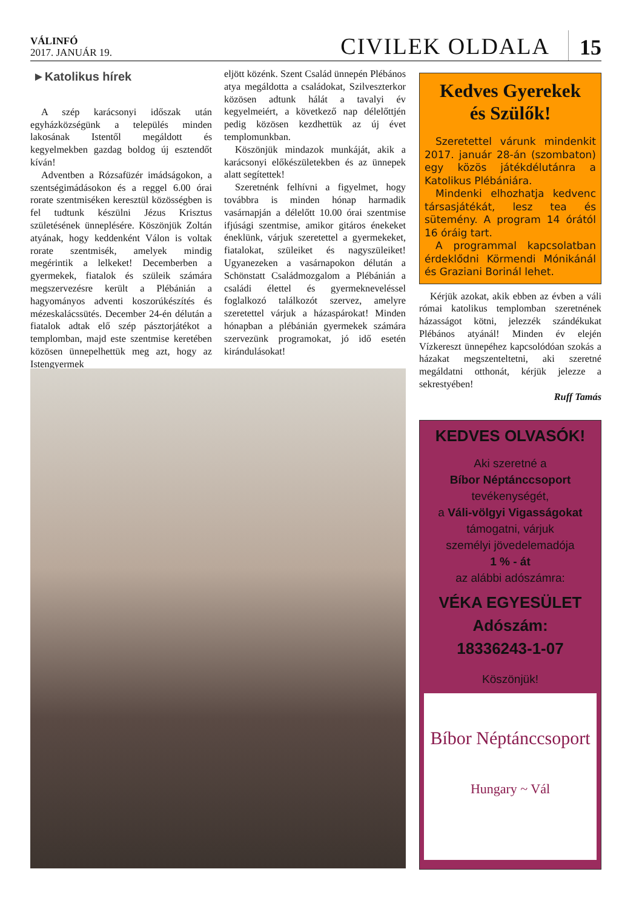VÁLINFÓ
2017. JANUÁR 19.
CIVILEK OLDALA
15
►Katolikus hírek
A szép karácsonyi időszak után egyházközségünk a település minden lakosának Istentől megáldott és kegyelmekben gazdag boldog új esztendőt kíván!
Adventben a Rózsafüzér imádságokon, a szentségimádásokon és a reggel 6.00 órai rorate szentmiséken keresztül közösségben is fel tudtunk készülni Jézus Krisztus születésének ünneplésére. Köszönjük Zoltán atyának, hogy keddenként Válon is voltak rorate szentmisék, amelyek mindig megérintik a lelkeket! Decemberben a gyermekek, fiatalok és szüleik számára megszervezésre került a Plébánián a hagyományos adventi koszorúkészítés és mézeskalácssütés. December 24-én délután a fiatalok adtak elő szép pásztorjátékot a templomban, majd este szentmise keretében közösen ünnepelhettük meg azt, hogy az Istengyermek
eljött közénk. Szent Család ünnepén Plébános atya megáldotta a családokat, Szilveszterkor közösen adtunk hálát a tavalyi év kegyelmeiért, a következő nap délelőttjén pedig közösen kezdhettük az új évet templomunkban.
Köszönjük mindazok munkáját, akik a karácsonyi előkészületekben és az ünnepek alatt segítettek!
Szeretnénk felhívni a figyelmet, hogy továbbra is minden hónap harmadik vasárnapján a délelőtt 10.00 órai szentmise ifjúsági szentmise, amikor gitáros énekeket éneklünk, várjuk szeretettel a gyermekeket, fiatalokat, szüleiket és nagyszüleiket! Ugyanezeken a vasárnapokon délután a Schönstatt Családmozgalom a Plébánián a családi élettel és gyermekneveléssel foglalkozó találkozót szervez, amelyre szeretettel várjuk a házaspárokat! Minden hónapban a plébánián gyermekek számára szervezünk programokat, jó idő esetén kirándulásokat!
Kedves Gyerekek
és Szülők!
Szeretettel várunk mindenkit 2017. január 28-án (szombaton) egy közös játékdélutánra a Katolikus Plébániára.
Mindenki elhozhatja kedvenc társasjátékát, lesz tea és sütemény. A program 14 órától 16 óráig tart.
A programmal kapcsolatban érdeklődni Körmendi Mónikánál és Graziani Borinál lehet.
Kérjük azokat, akik ebben az évben a váli római katolikus templomban szeretnének házasságot kötni, jelezzék szándékukat Plébános atyánál! Minden év elején Vízkereszt ünnepéhez kapcsolódóan szokás a házakat megszenteltetni, aki szeretné megáldatni otthonát, kérjük jelezze a sekrestyében!
Ruff Tamás
KEDVES OLVASÓK!
Aki szeretné a
Bíbor Néptánccsoport
tevékenységét,
a Váli-völgyi Vigasságokat
támogatni, várjuk
személyi jövedelemadója
1 % - át
az alábbi adószámra:
VÉKA EGYESÜLET
Adószám:
18336243-1-07
Köszönjük!
Bíbor Néptánccsoport
Hungary ~ Vál